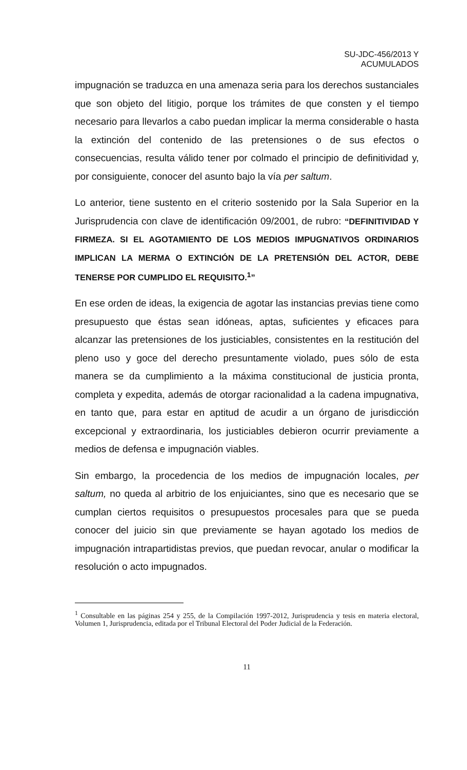SU-JDC-456/2013 Y
ACUMULADOS
impugnación se traduzca en una amenaza seria para los derechos sustanciales que son objeto del litigio, porque los trámites de que consten y el tiempo necesario para llevarlos a cabo puedan implicar la merma considerable o hasta la extinción del contenido de las pretensiones o de sus efectos o consecuencias, resulta válido tener por colmado el principio de definitividad y, por consiguiente, conocer del asunto bajo la vía per saltum.
Lo anterior, tiene sustento en el criterio sostenido por la Sala Superior en la Jurisprudencia con clave de identificación 09/2001, de rubro: “DEFINITIVIDAD Y FIRMEZA. SI EL AGOTAMIENTO DE LOS MEDIOS IMPUGNATIVOS ORDINARIOS IMPLICAN LA MERMA O EXTINCIÓN DE LA PRETENSIÓN DEL ACTOR, DEBE TENERSE POR CUMPLIDO EL REQUISITO.<sup>1</sup>”
En ese orden de ideas, la exigencia de agotar las instancias previas tiene como presupuesto que éstas sean idóneas, aptas, suficientes y eficaces para alcanzar las pretensiones de los justiciables, consistentes en la restitución del pleno uso y goce del derecho presuntamente violado, pues sólo de esta manera se da cumplimiento a la máxima constitucional de justicia pronta, completa y expedita, además de otorgar racionalidad a la cadena impugnativa, en tanto que, para estar en aptitud de acudir a un órgano de jurisdicción excepcional y extraordinaria, los justiciables debieron ocurrir previamente a medios de defensa e impugnación viables.
Sin embargo, la procedencia de los medios de impugnación locales, per saltum, no queda al arbitrio de los enjuiciantes, sino que es necesario que se cumplan ciertos requisitos o presupuestos procesales para que se pueda conocer del juicio sin que previamente se hayan agotado los medios de impugnación intrapartidistas previos, que puedan revocar, anular o modificar la resolución o acto impugnados.
<sup>1</sup> Consultable en las páginas 254 y 255, de la Compilación 1997-2012, Jurisprudencia y tesis en materia electoral, Volumen 1, Jurisprudencia, editada por el Tribunal Electoral del Poder Judicial de la Federación.
11